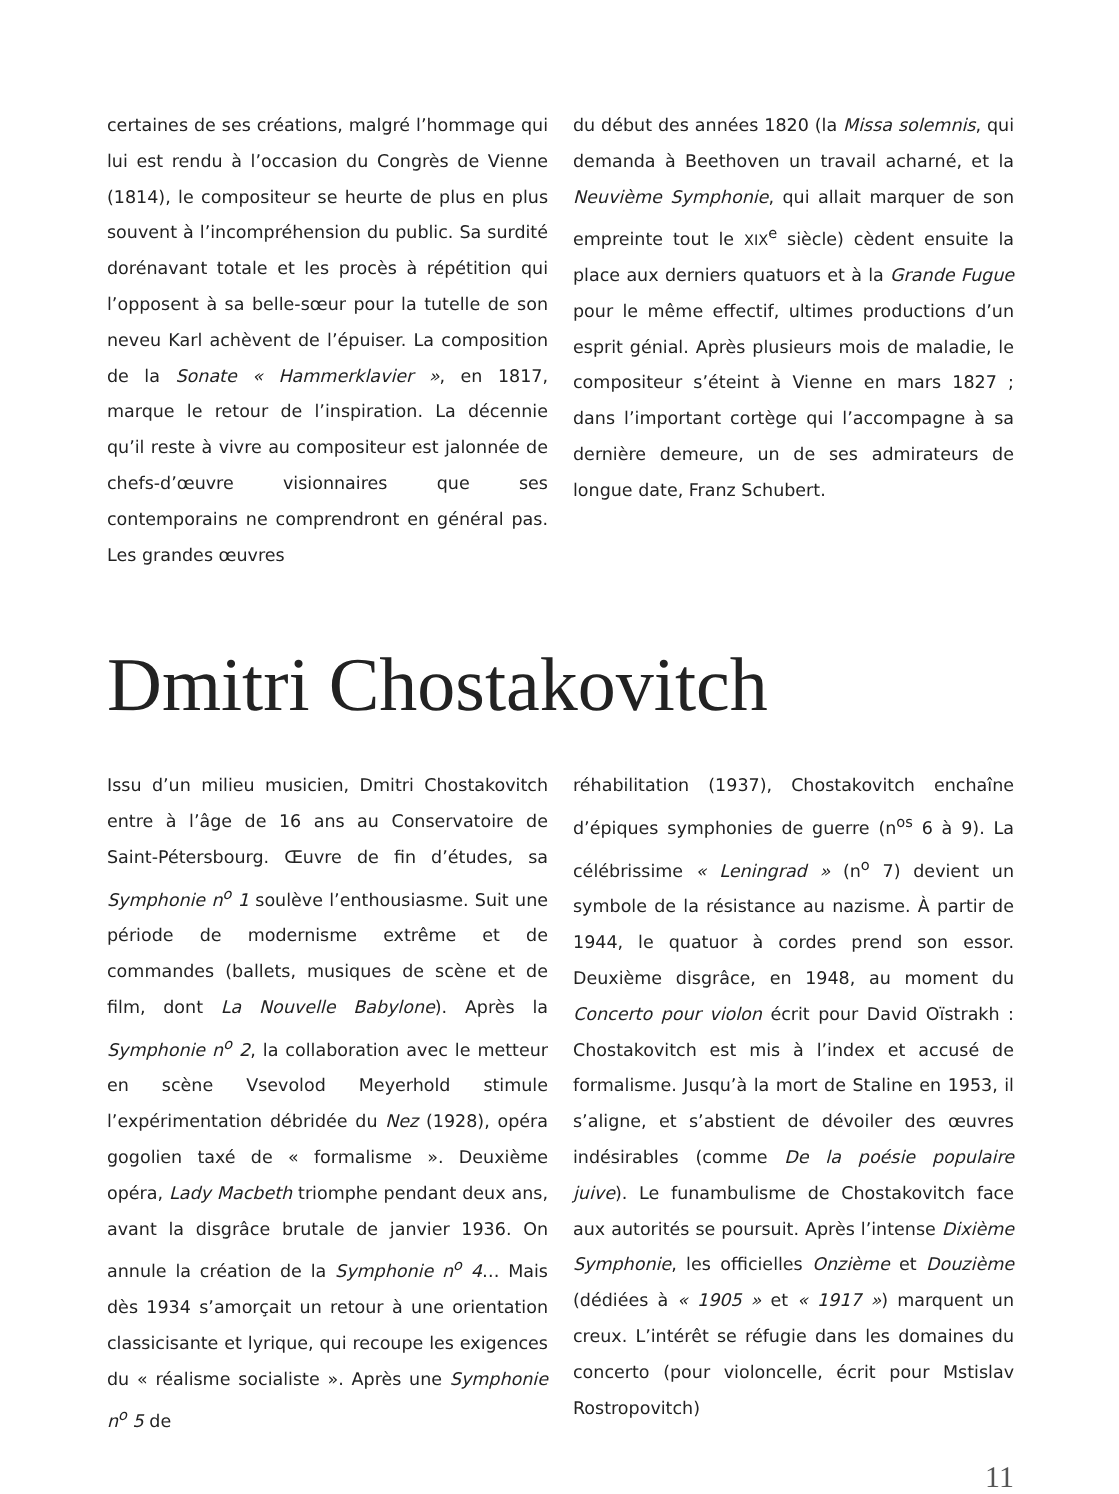certaines de ses créations, malgré l’hommage qui lui est rendu à l’occasion du Congrès de Vienne (1814), le compositeur se heurte de plus en plus souvent à l’incompréhension du public. Sa surdité dorénavant totale et les procès à répétition qui l’opposent à sa belle-sœur pour la tutelle de son neveu Karl achèvent de l’épuiser. La composition de la Sonate « Hammerklavier », en 1817, marque le retour de l’inspiration. La décennie qu’il reste à vivre au compositeur est jalonnée de chefs-d’œuvre visionnaires que ses contemporains ne comprendront en général pas. Les grandes œuvres
du début des années 1820 (la Missa solemnis, qui demanda à Beethoven un travail acharné, et la Neuvième Symphonie, qui allait marquer de son empreinte tout le XIX<sup>e</sup> siècle) cèdent ensuite la place aux derniers quatuors et à la Grande Fugue pour le même effectif, ultimes productions d’un esprit génial. Après plusieurs mois de maladie, le compositeur s’éteint à Vienne en mars 1827 ; dans l’important cortège qui l’accompagne à sa dernière demeure, un de ses admirateurs de longue date, Franz Schubert.
Dmitri Chostakovitch
Issu d’un milieu musicien, Dmitri Chostakovitch entre à l’âge de 16 ans au Conservatoire de Saint-Pétersbourg. Œuvre de fin d’études, sa Symphonie n<sup>o</sup> 1 soulève l’enthousiasme. Suit une période de modernisme extrême et de commandes (ballets, musiques de scène et de film, dont La Nouvelle Babylone). Après la Symphonie n<sup>o</sup> 2, la collaboration avec le metteur en scène Vsevolod Meyerhold stimule l’expérimentation débridée du Nez (1928), opéra gogolien taxé de « formalisme ». Deuxième opéra, Lady Macbeth triomphe pendant deux ans, avant la disgrâce brutale de janvier 1936. On annule la création de la Symphonie n<sup>o</sup> 4… Mais dès 1934 s’amorçait un retour à une orientation classicisante et lyrique, qui recoupe les exigences du « réalisme socialiste ». Après une Symphonie n<sup>o</sup> 5 de
réhabilitation (1937), Chostakovitch enchaîne d’épiques symphonies de guerre (n<sup>os</sup> 6 à 9). La célébrissime « Leningrad » (n<sup>o</sup> 7) devient un symbole de la résistance au nazisme. À partir de 1944, le quatuor à cordes prend son essor. Deuxième disgrâce, en 1948, au moment du Concerto pour violon écrit pour David Oïstrakh : Chostakovitch est mis à l’index et accusé de formalisme. Jusqu’à la mort de Staline en 1953, il s’aligne, et s’abstient de dévoiler des œuvres indésirables (comme De la poésie populaire juive). Le funambulisme de Chostakovitch face aux autorités se poursuit. Après l’intense Dixième Symphonie, les officielles Onzième et Douzième (dédiées à « 1905 » et « 1917 ») marquent un creux. L’intérêt se réfugie dans les domaines du concerto (pour violoncelle, écrit pour Mstislav Rostropovitch)
11